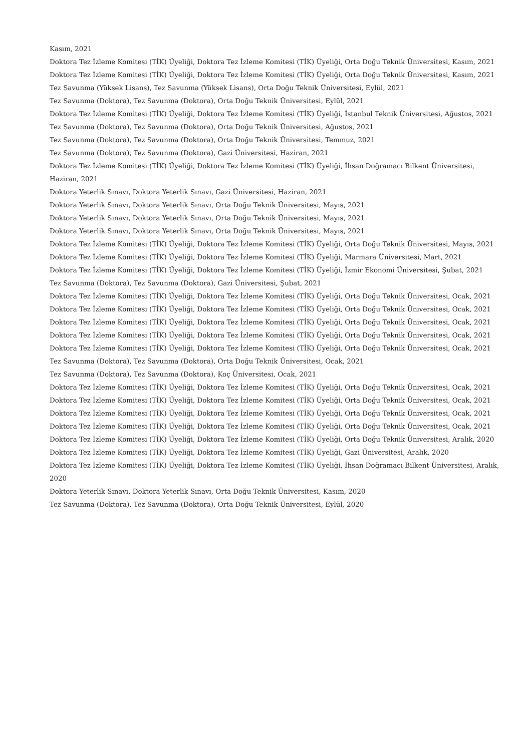Kasım, 2021
Doktora Tez İzleme Komitesi (TİK) Üyeliği, Doktora Tez İzleme Komitesi (TİK) Üyeliği, Orta Doğu Teknik Üniversitesi, Kasım, 2021
Doktora Tez İzleme Komitesi (TİK) Üyeliği, Doktora Tez İzleme Komitesi (TİK) Üyeliği, Orta Doğu Teknik Üniversitesi, Kasım, 2021
Tez Savunma (Yüksek Lisans), Tez Savunma (Yüksek Lisans), Orta Doğu Teknik Üniversitesi, Eylül, 2021
Tez Savunma (Doktora), Tez Savunma (Doktora), Orta Doğu Teknik Üniversitesi, Eylül, 2021
Doktora Tez İzleme Komitesi (TİK) Üyeliği, Doktora Tez İzleme Komitesi (TİK) Üyeliği, İstanbul Teknik Üniversitesi, Ağustos, 2021
Tez Savunma (Doktora), Tez Savunma (Doktora), Orta Doğu Teknik Üniversitesi, Ağustos, 2021
Tez Savunma (Doktora), Tez Savunma (Doktora), Orta Doğu Teknik Üniversitesi, Temmuz, 2021
Tez Savunma (Doktora), Tez Savunma (Doktora), Gazi Üniversitesi, Haziran, 2021
Doktora Tez İzleme Komitesi (TİK) Üyeliği, Doktora Tez İzleme Komitesi (TİK) Üyeliği, İhsan Doğramacı Bilkent Üniversitesi, Haziran, 2021
Doktora Yeterlik Sınavı, Doktora Yeterlik Sınavı, Gazi Üniversitesi, Haziran, 2021
Doktora Yeterlik Sınavı, Doktora Yeterlik Sınavı, Orta Doğu Teknik Üniversitesi, Mayıs, 2021
Doktora Yeterlik Sınavı, Doktora Yeterlik Sınavı, Orta Doğu Teknik Üniversitesi, Mayıs, 2021
Doktora Yeterlik Sınavı, Doktora Yeterlik Sınavı, Orta Doğu Teknik Üniversitesi, Mayıs, 2021
Doktora Tez İzleme Komitesi (TİK) Üyeliği, Doktora Tez İzleme Komitesi (TİK) Üyeliği, Orta Doğu Teknik Üniversitesi, Mayıs, 2021
Doktora Tez İzleme Komitesi (TİK) Üyeliği, Doktora Tez İzleme Komitesi (TİK) Üyeliği, Marmara Üniversitesi, Mart, 2021
Doktora Tez İzleme Komitesi (TİK) Üyeliği, Doktora Tez İzleme Komitesi (TİK) Üyeliği, İzmir Ekonomi Üniversitesi, Şubat, 2021
Tez Savunma (Doktora), Tez Savunma (Doktora), Gazi Üniversitesi, Şubat, 2021
Doktora Tez İzleme Komitesi (TİK) Üyeliği, Doktora Tez İzleme Komitesi (TİK) Üyeliği, Orta Doğu Teknik Üniversitesi, Ocak, 2021
Doktora Tez İzleme Komitesi (TİK) Üyeliği, Doktora Tez İzleme Komitesi (TİK) Üyeliği, Orta Doğu Teknik Üniversitesi, Ocak, 2021
Doktora Tez İzleme Komitesi (TİK) Üyeliği, Doktora Tez İzleme Komitesi (TİK) Üyeliği, Orta Doğu Teknik Üniversitesi, Ocak, 2021
Doktora Tez İzleme Komitesi (TİK) Üyeliği, Doktora Tez İzleme Komitesi (TİK) Üyeliği, Orta Doğu Teknik Üniversitesi, Ocak, 2021
Doktora Tez İzleme Komitesi (TİK) Üyeliği, Doktora Tez İzleme Komitesi (TİK) Üyeliği, Orta Doğu Teknik Üniversitesi, Ocak, 2021
Tez Savunma (Doktora), Tez Savunma (Doktora), Orta Doğu Teknik Üniversitesi, Ocak, 2021
Tez Savunma (Doktora), Tez Savunma (Doktora), Koç Üniversitesi, Ocak, 2021
Doktora Tez İzleme Komitesi (TİK) Üyeliği, Doktora Tez İzleme Komitesi (TİK) Üyeliği, Orta Doğu Teknik Üniversitesi, Ocak, 2021
Doktora Tez İzleme Komitesi (TİK) Üyeliği, Doktora Tez İzleme Komitesi (TİK) Üyeliği, Orta Doğu Teknik Üniversitesi, Ocak, 2021
Doktora Tez İzleme Komitesi (TİK) Üyeliği, Doktora Tez İzleme Komitesi (TİK) Üyeliği, Orta Doğu Teknik Üniversitesi, Ocak, 2021
Doktora Tez İzleme Komitesi (TİK) Üyeliği, Doktora Tez İzleme Komitesi (TİK) Üyeliği, Orta Doğu Teknik Üniversitesi, Ocak, 2021
Doktora Tez İzleme Komitesi (TİK) Üyeliği, Doktora Tez İzleme Komitesi (TİK) Üyeliği, Orta Doğu Teknik Üniversitesi, Aralık, 2020
Doktora Tez İzleme Komitesi (TİK) Üyeliği, Doktora Tez İzleme Komitesi (TİK) Üyeliği, Gazi Üniversitesi, Aralık, 2020
Doktora Tez İzleme Komitesi (TİK) Üyeliği, Doktora Tez İzleme Komitesi (TİK) Üyeliği, İhsan Doğramacı Bilkent Üniversitesi, Aralık, 2020
Doktora Yeterlik Sınavı, Doktora Yeterlik Sınavı, Orta Doğu Teknik Üniversitesi, Kasım, 2020
Tez Savunma (Doktora), Tez Savunma (Doktora), Orta Doğu Teknik Üniversitesi, Eylül, 2020